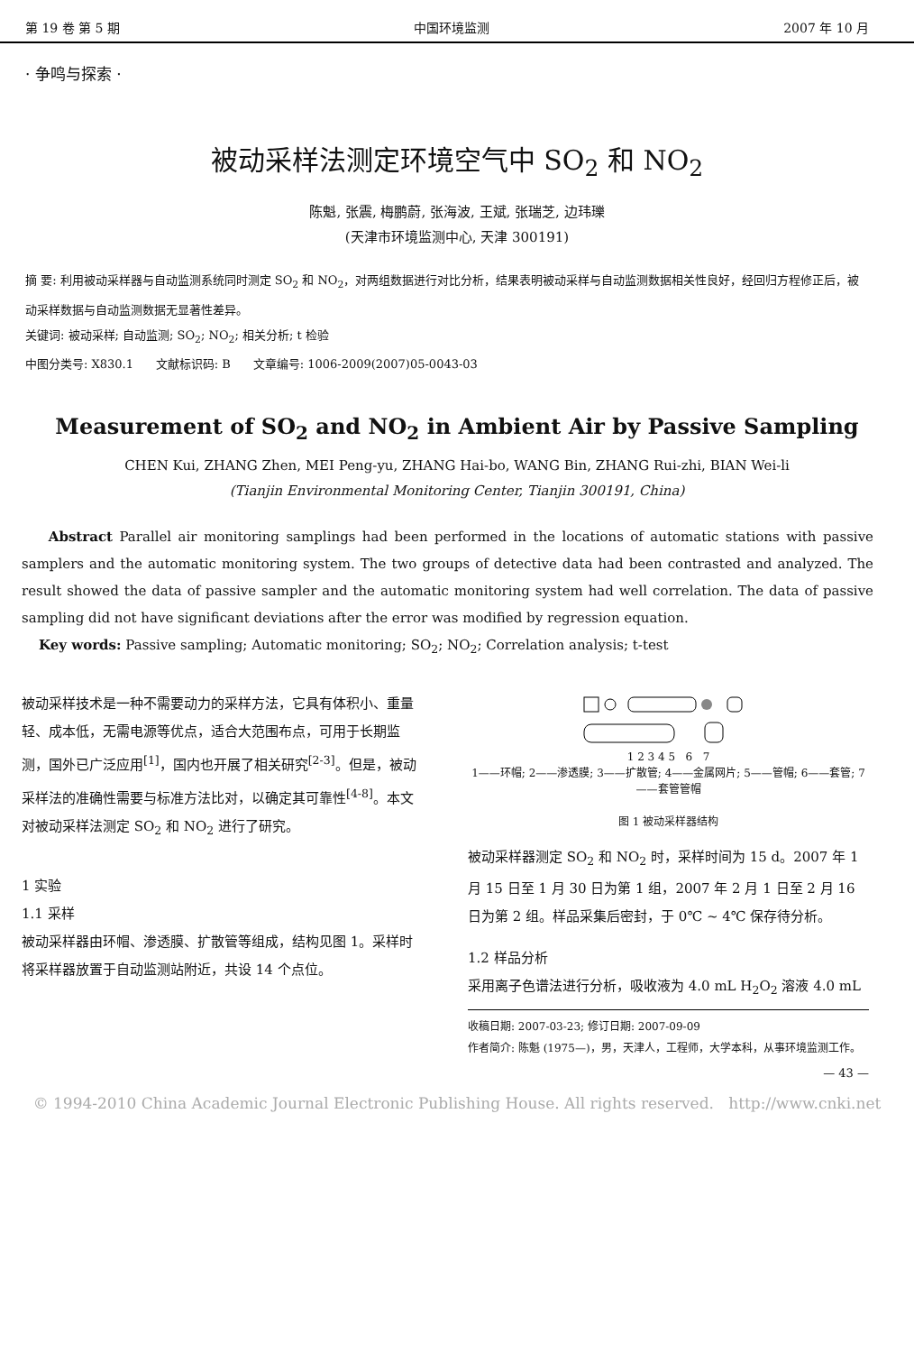第 19 卷 第 5 期 中国环境监测 2007 年 10 月
· 争鸣与探索 ·
被动采样法测定环境空气中 SO<sub>2</sub> 和 NO<sub>2</sub>
陈魁, 张震, 梅鹏蔚, 张海波, 王斌, 张瑞芝, 边玮瓅
(天津市环境监测中心, 天津 300191)
摘 要: 利用被动采样器与自动监测系统同时测定 SO<sub>2</sub> 和 NO<sub>2</sub>，对两组数据进行对比分析，结果表明被动采样与自动监测数据相关性良好，经回归方程修正后，被动采样数据与自动监测数据无显著性差异。
关键词: 被动采样; 自动监测; SO<sub>2</sub>; NO<sub>2</sub>; 相关分析; t 检验
中图分类号: X830.1 文献标识码: B 文章编号: 1006-2009(2007)05-0043-03
Measurement of SO<sub>2</sub> and NO<sub>2</sub> in Ambient Air by Passive Sampling
CHEN Kui, ZHANG Zhen, MEI Peng-yu, ZHANG Hai-bo, WANG Bin, ZHANG Rui-zhi, BIAN Wei-li
(Tianjin Environmental Monitoring Center, Tianjin 300191, China)
Abstract Parallel air monitoring samplings had been performed in the locations of automatic stations with passive samplers and the automatic monitoring system. The two groups of detective data had been contrasted and analyzed. The result showed the data of passive sampler and the automatic monitoring system had well correlation. The data of passive sampling did not have significant deviations after the error was modified by regression equation.
Key words: Passive sampling; Automatic monitoring; SO<sub>2</sub>; NO<sub>2</sub>; Correlation analysis; t-test
被动采样技术是一种不需要动力的采样方法，它具有体积小、重量轻、成本低，无需电源等优点，适合大范围布点，可用于长期监测，国外已广泛应用<sup>[1]</sup>，国内也开展了相关研究<sup>[2-3]</sup>。但是，被动采样法的准确性需要与标准方法比对，以确定其可靠性<sup>[4-8]</sup>。本文对被动采样法测定 SO<sub>2</sub> 和 NO<sub>2</sub> 进行了研究。
1 实验
1.1 采样
被动采样器由环帽、渗透膜、扩散管等组成，结构见图 1。采样时将采样器放置于自动监测站附近，共设 14 个点位。
1 2 3 4 5 6 7
1——环帽; 2——渗透膜; 3——扩散管; 4——金属网片; 5——管帽; 6——套管; 7——套管管帽
图 1 被动采样器结构
被动采样器测定 SO<sub>2</sub> 和 NO<sub>2</sub> 时，采样时间为 15 d。2007 年 1 月 15 日至 1 月 30 日为第 1 组，2007 年 2 月 1 日至 2 月 16 日为第 2 组。样品采集后密封，于 0℃ ~ 4℃ 保存待分析。
1.2 样品分析
采用离子色谱法进行分析，吸收液为 4.0 mL H<sub>2</sub>O<sub>2</sub> 溶液 4.0 mL
收稿日期: 2007-03-23; 修订日期: 2007-09-09
作者简介: 陈魁 (1975—)，男，天津人，工程师，大学本科，从事环境监测工作。
— 43 —
© 1994-2010 China Academic Journal Electronic Publishing House. All rights reserved. http://www.cnki.net